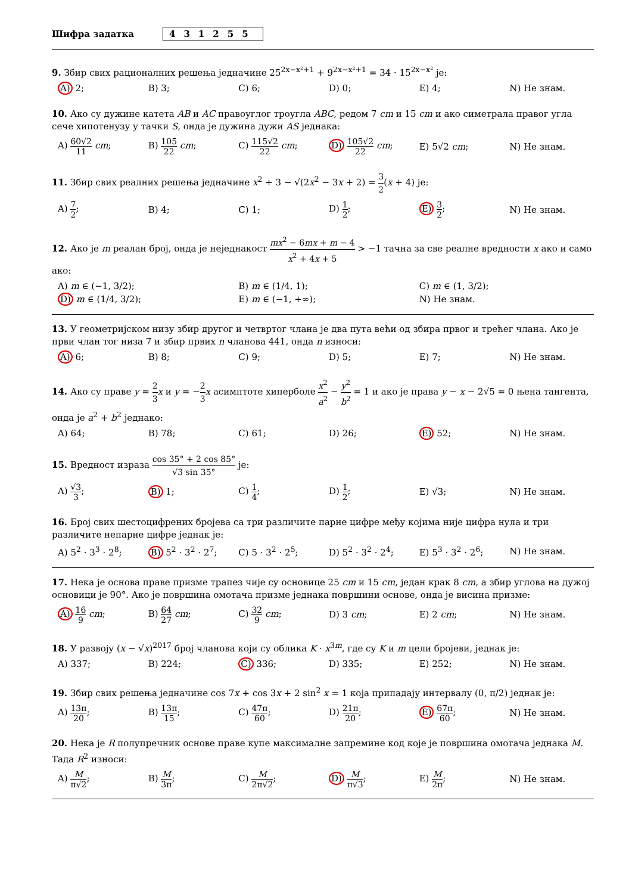Шифра задатка 431255
9. Збир свих рационалних решења једначине 25<sup>2x−x²+1</sup> + 9<sup>2x−x²+1</sup> = 34 · 15<sup>2x−x²</sup> је:
| A) 2; | B) 3; | C) 6; | D) 0; | E) 4; | N) Не знам. |
10. Ако су дужине катета AB и AC правоуглог троугла ABC, редом 7 cm и 15 cm и ако симетрала правог угла сече хипотенузу у тачки S, онда је дужина дужи AS једнака:
| A) 60√2 11 cm ; | B) 105 22 cm ; | C) 115√2 22 cm ; | D) 105√2 22 cm ; | E) 5√2 cm ; | N) Не знам. |
11. Збир свих реалних решења једначине x<sup>2</sup> + 3 − √(2x<sup>2</sup> − 3x + 2) = 3 2(x + 4) је:
| A) 7 2 ; | B) 4; | C) 1; | D) 1 2 ; | E) 3 2 ; | N) Не знам. |
12. Ако је m реалан број, онда је неједнакост mx<sup>2</sup> − 6mx + m − 4 x<sup>2</sup> + 4x + 5 > −1 тачна за све реалне вредности x ако и само ако:
| A) m ∈ (−1, 3/2); | B) m ∈ (1/4, 1); | C) m ∈ (1, 3/2); |
| D) m ∈ (1/4, 3/2); | E) m ∈ (−1, +∞); | N) Не знам. |
13. У геометријском низу збир другог и четвртог члана је два пута већи од збира првог и трећег члана. Ако је први члан тог низа 7 и збир првих n чланова 441, онда n износи:
| A) 6; | B) 8; | C) 9; | D) 5; | E) 7; | N) Не знам. |
14. Ако су праве y = 2 3 x и y = −2 3 x асимптоте хиперболе x<sup>2</sup> a<sup>2</sup> − y<sup>2</sup> b<sup>2</sup> = 1 и ако је права y − x − 2√5 = 0 њена тангента, онда је a<sup>2</sup> + b<sup>2</sup> једнако:
| A) 64; | B) 78; | C) 61; | D) 26; | E) 52; | N) Не знам. |
15. Вредност израза cos 35° + 2 cos 85° √3 sin 35° је:
| A) √3 3 ; | B) 1; | C) 1 4 ; | D) 1 2 ; | E) √3; | N) Не знам. |
16. Број свих шестоцифрених бројева са три различите парне цифре међу којима није цифра нула и три различите непарне цифре једнак је:
| A) 5<sup>2</sup> · 3<sup>3</sup> · 2<sup>8</sup>; | B) 5<sup>2</sup> · 3<sup>2</sup> · 2<sup>7</sup>; | C) 5 · 3<sup>2</sup> · 2<sup>5</sup>; | D) 5<sup>2</sup> · 3<sup>2</sup> · 2<sup>4</sup>; | E) 5<sup>3</sup> · 3<sup>2</sup> · 2<sup>6</sup>; | N) Не знам. |
17. Нека је основа праве призме трапез чије су основице 25 cm и 15 cm, један крак 8 cm, а збир углова на дужој основици је 90°. Ако је површина омотача призме једнака површини основе, онда је висина призме:
| A) 16 9 cm ; | B) 64 27 cm ; | C) 32 9 cm ; | D) 3 cm ; | E) 2 cm ; | N) Не знам. |
18. У развоју (x − √x)<sup>2017</sup> број чланова који су облика K · x<sup>3m</sup>, где су K и m цели бројеви, једнак је:
| A) 337; | B) 224; | C) 336; | D) 335; | E) 252; | N) Не знам. |
19. Збир свих решења једначине cos 7x + cos 3x + 2 sin<sup>2</sup> x = 1 која припадају интервалу (0, π/2) једнак је:
| A) 13π 20 ; | B) 13π 15 ; | C) 47π 60 ; | D) 21π 20 ; | E) 67π 60 ; | N) Не знам. |
20. Нека је R полупречник основе праве купе максималне запремине код које је површина омотача једнака M. Тада R<sup>2</sup> износи:
| A) M π√2 ; | B) M 3π ; | C) M 2π√2 ; | D) M π√3 ; | E) M 2π ; | N) Не знам. |